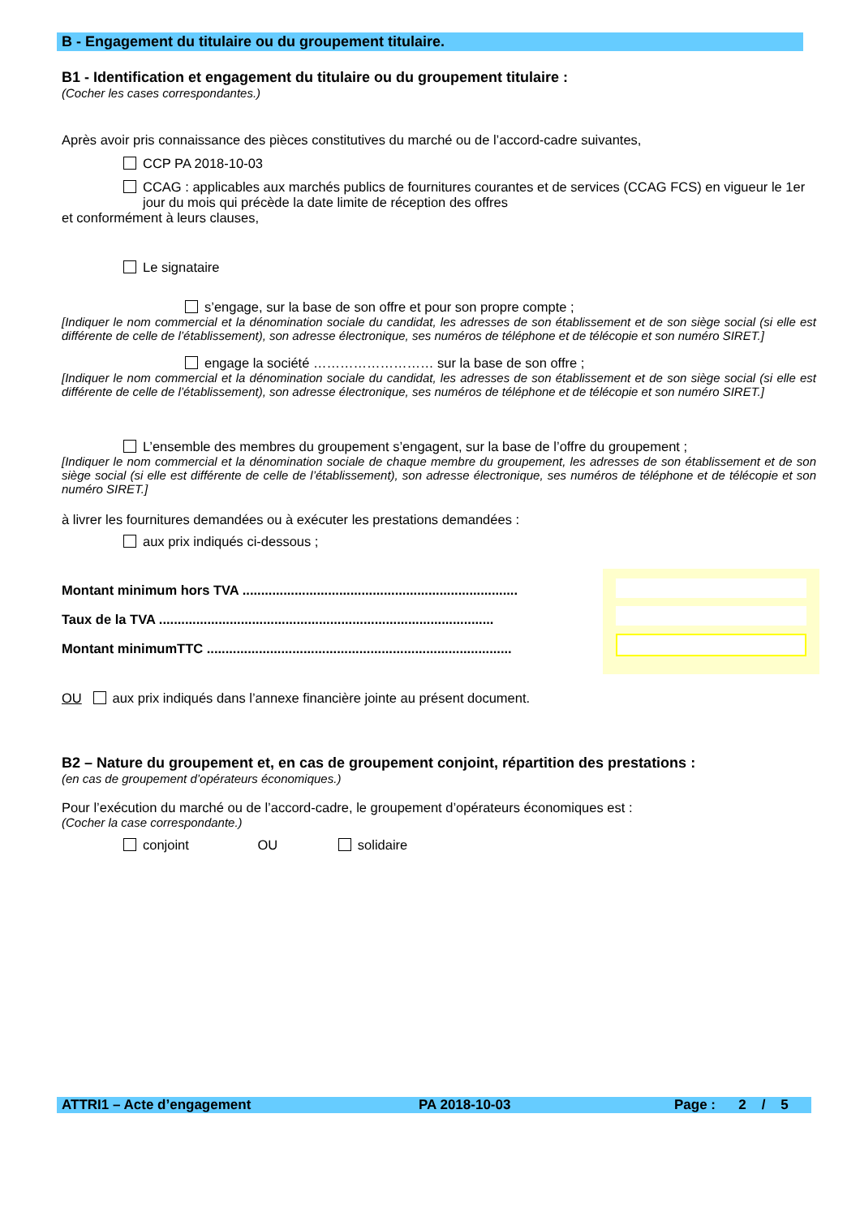B - Engagement du titulaire ou du groupement titulaire.
B1 - Identification et engagement du titulaire ou du groupement titulaire :
(Cocher les cases correspondantes.)
Après avoir pris connaissance des pièces constitutives du marché ou de l’accord-cadre suivantes,
CCP PA 2018-10-03
CCAG : applicables aux marchés publics de fournitures courantes et de services (CCAG FCS) en vigueur le 1er jour du mois qui précède la date limite de réception des offres
et conformément à leurs clauses,
Le signataire
s’engage, sur la base de son offre et pour son propre compte ;
[Indiquer le nom commercial et la dénomination sociale du candidat, les adresses de son établissement et de son siège social (si elle est différente de celle de l’établissement), son adresse électronique, ses numéros de téléphone et de télécopie et son numéro SIRET.]
engage la société ……………………… sur la base de son offre ;
[Indiquer le nom commercial et la dénomination sociale du candidat, les adresses de son établissement et de son siège social (si elle est différente de celle de l’établissement), son adresse électronique, ses numéros de téléphone et de télécopie et son numéro SIRET.]
L’ensemble des membres du groupement s’engagent, sur la base de l’offre du groupement ;
[Indiquer le nom commercial et la dénomination sociale de chaque membre du groupement, les adresses de son établissement et de son siège social (si elle est différente de celle de l’établissement), son adresse électronique, ses numéros de téléphone et de télécopie et son numéro SIRET.]
à livrer les fournitures demandées ou à exécuter les prestations demandées :
aux prix indiqués ci-dessous ;
Montant minimum hors TVA ..........................................................................
Taux de la TVA ..........................................................................................
Montant minimumTTC ..................................................................................
OU aux prix indiqués dans l’annexe financière jointe au présent document.
B2 – Nature du groupement et, en cas de groupement conjoint, répartition des prestations :
(en cas de groupement d’opérateurs économiques.)
Pour l’exécution du marché ou de l’accord-cadre, le groupement d’opérateurs économiques est :
(Cocher la case correspondante.)
conjoint OU solidaire
ATTRI1 – Acte d’engagement PA 2018-10-03 Page : 2 / 5